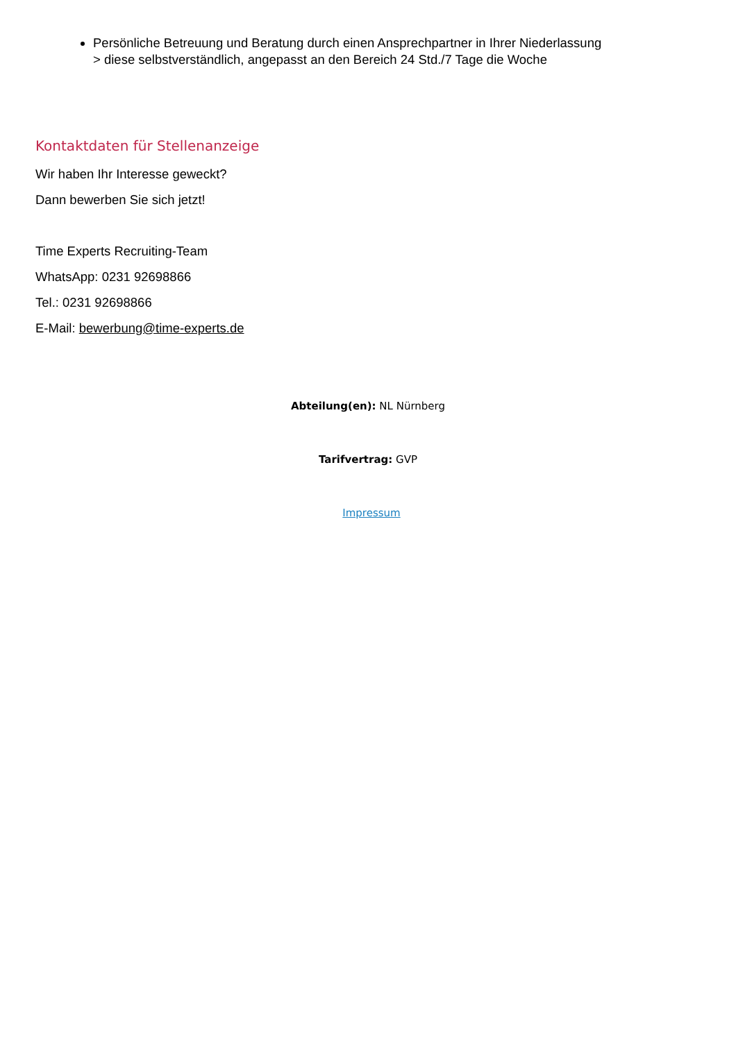Persönliche Betreuung und Beratung durch einen Ansprechpartner in Ihrer Niederlassung
> diese selbstverständlich, angepasst an den Bereich 24 Std./7 Tage die Woche
Kontaktdaten für Stellenanzeige
Wir haben Ihr Interesse geweckt?
Dann bewerben Sie sich jetzt!
Time Experts Recruiting-Team
WhatsApp: 0231 92698866
Tel.: 0231 92698866
E-Mail: bewerbung@time-experts.de
Abteilung(en): NL Nürnberg
Tarifvertrag: GVP
Impressum